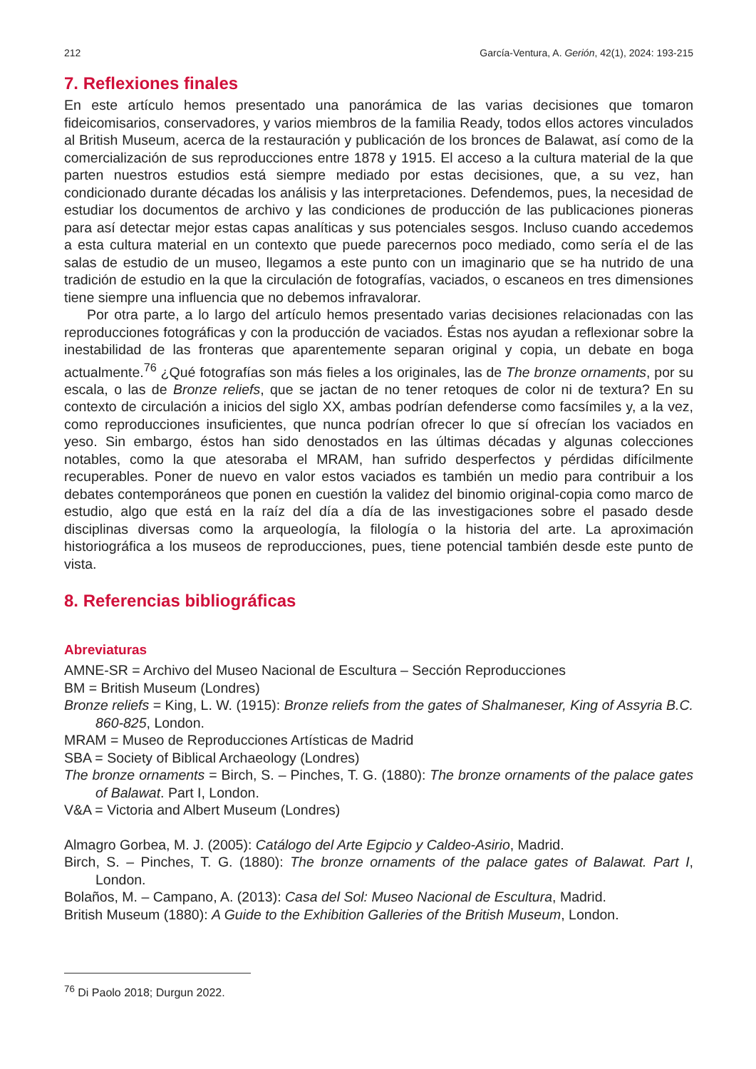212 García-Ventura, A. Gerión, 42(1), 2024: 193-215
7. Reflexiones finales
En este artículo hemos presentado una panorámica de las varias decisiones que tomaron fideicomisarios, conservadores, y varios miembros de la familia Ready, todos ellos actores vinculados al British Museum, acerca de la restauración y publicación de los bronces de Balawat, así como de la comercialización de sus reproducciones entre 1878 y 1915. El acceso a la cultura material de la que parten nuestros estudios está siempre mediado por estas decisiones, que, a su vez, han condicionado durante décadas los análisis y las interpretaciones. Defendemos, pues, la necesidad de estudiar los documentos de archivo y las condiciones de producción de las publicaciones pioneras para así detectar mejor estas capas analíticas y sus potenciales sesgos. Incluso cuando accedemos a esta cultura material en un contexto que puede parecernos poco mediado, como sería el de las salas de estudio de un museo, llegamos a este punto con un imaginario que se ha nutrido de una tradición de estudio en la que la circulación de fotografías, vaciados, o escaneos en tres dimensiones tiene siempre una influencia que no debemos infravalorar.
Por otra parte, a lo largo del artículo hemos presentado varias decisiones relacionadas con las reproducciones fotográficas y con la producción de vaciados. Éstas nos ayudan a reflexionar sobre la inestabilidad de las fronteras que aparentemente separan original y copia, un debate en boga actualmente.<sup>76</sup> ¿Qué fotografías son más fieles a los originales, las de The bronze ornaments, por su escala, o las de Bronze reliefs, que se jactan de no tener retoques de color ni de textura? En su contexto de circulación a inicios del siglo XX, ambas podrían defenderse como facsímiles y, a la vez, como reproducciones insuficientes, que nunca podrían ofrecer lo que sí ofrecían los vaciados en yeso. Sin embargo, éstos han sido denostados en las últimas décadas y algunas colecciones notables, como la que atesoraba el MRAM, han sufrido desperfectos y pérdidas difícilmente recuperables. Poner de nuevo en valor estos vaciados es también un medio para contribuir a los debates contemporáneos que ponen en cuestión la validez del binomio original-copia como marco de estudio, algo que está en la raíz del día a día de las investigaciones sobre el pasado desde disciplinas diversas como la arqueología, la filología o la historia del arte. La aproximación historiográfica a los museos de reproducciones, pues, tiene potencial también desde este punto de vista.
8. Referencias bibliográficas
Abreviaturas
AMNE-SR = Archivo del Museo Nacional de Escultura – Sección Reproducciones
BM = British Museum (Londres)
Bronze reliefs = King, L. W. (1915): Bronze reliefs from the gates of Shalmaneser, King of Assyria B.C. 860-825, London.
MRAM = Museo de Reproducciones Artísticas de Madrid
SBA = Society of Biblical Archaeology (Londres)
The bronze ornaments = Birch, S. – Pinches, T. G. (1880): The bronze ornaments of the palace gates of Balawat. Part I, London.
V&A = Victoria and Albert Museum (Londres)
Almagro Gorbea, M. J. (2005): Catálogo del Arte Egipcio y Caldeo-Asirio, Madrid.
Birch, S. – Pinches, T. G. (1880): The bronze ornaments of the palace gates of Balawat. Part I, London.
Bolaños, M. – Campano, A. (2013): Casa del Sol: Museo Nacional de Escultura, Madrid.
British Museum (1880): A Guide to the Exhibition Galleries of the British Museum, London.
<sup>76</sup> Di Paolo 2018; Durgun 2022.